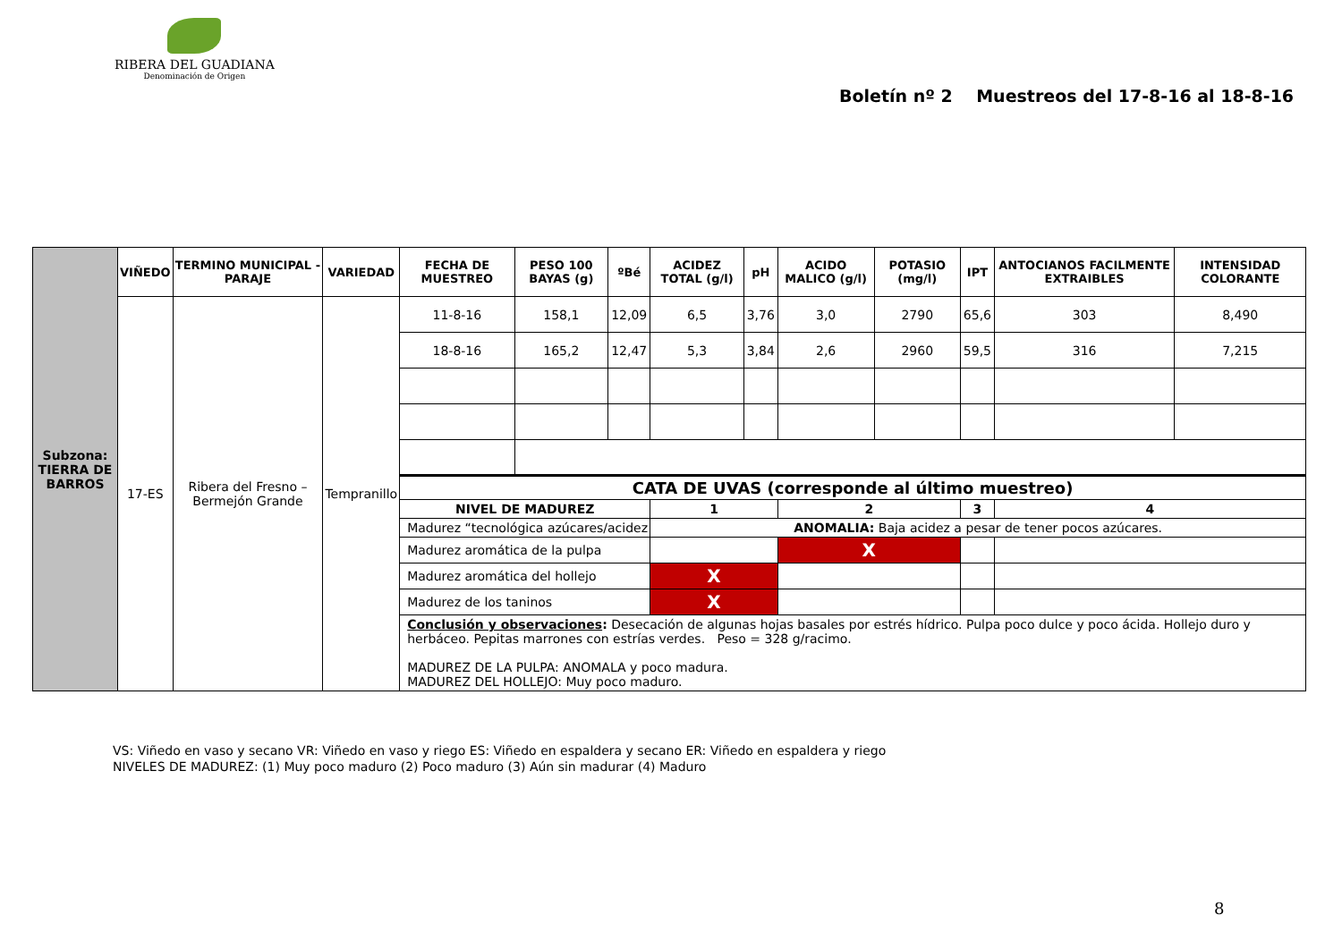RIBERA DEL GUADIANA
Denominación de Origen
Boletín nº 2 Muestreos del 17-8-16 al 18-8-16
| Subzona: TIERRA DE BARROS | VIÑEDO | TERMINO MUNICIPAL - PARAJE | VARIEDAD | FECHA DE MUESTREO | PESO 100 BAYAS (g) | ºBé | ACIDEZ TOTAL (g/l) | pH | ACIDO MALICO (g/l) | POTASIO (mg/l) | IPT | ANTOCIANOS FACILMENTE EXTRAIBLES | INTENSIDAD COLORANTE |
| | 17-ES | Ribera del Fresno – Bermejón Grande | Tempranillo | 11-8-16 | 158,1 | 12,09 | 6,5 | 3,76 | 3,0 | 2790 | 65,6 | 303 | 8,490 |
| | | | | 18-8-16 | 165,2 | 12,47 | 5,3 | 3,84 | 2,6 | 2960 | 59,5 | 316 | 7,215 |
| | | | | CATA DE UVAS (corresponde al último muestreo) | | | | | | | | | |
| | | | | NIVEL DE MADUREZ | | | 1 | | 2 | | 3 | 4 | |
| | | | | Madurez “tecnológica azúcares/acidez | | | ANOMALIA: Baja acidez a pesar de tener pocos azúcares. | | | | | | |
| | | | | Madurez aromática de la pulpa | | | | | X | | | | |
| | | | | Madurez aromática del hollejo | | | X | | | | | | |
| | | | | Madurez de los taninos | | | X | | | | | | |
| | | | | Conclusión y observaciones : Desecación de algunas hojas basales por estrés hídrico. Pulpa poco dulce y poco ácida. Hollejo duro y herbáceo. Pepitas marrones con estrías verdes. Peso = 328 g/racimo. MADUREZ DE LA PULPA: ANOMALA y poco madura. MADUREZ DEL HOLLEJO: Muy poco maduro. | | | | | | | | | |
VS: Viñedo en vaso y secano VR: Viñedo en vaso y riego ES: Viñedo en espaldera y secano ER: Viñedo en espaldera y riego
NIVELES DE MADUREZ: (1) Muy poco maduro (2) Poco maduro (3) Aún sin madurar (4) Maduro
8